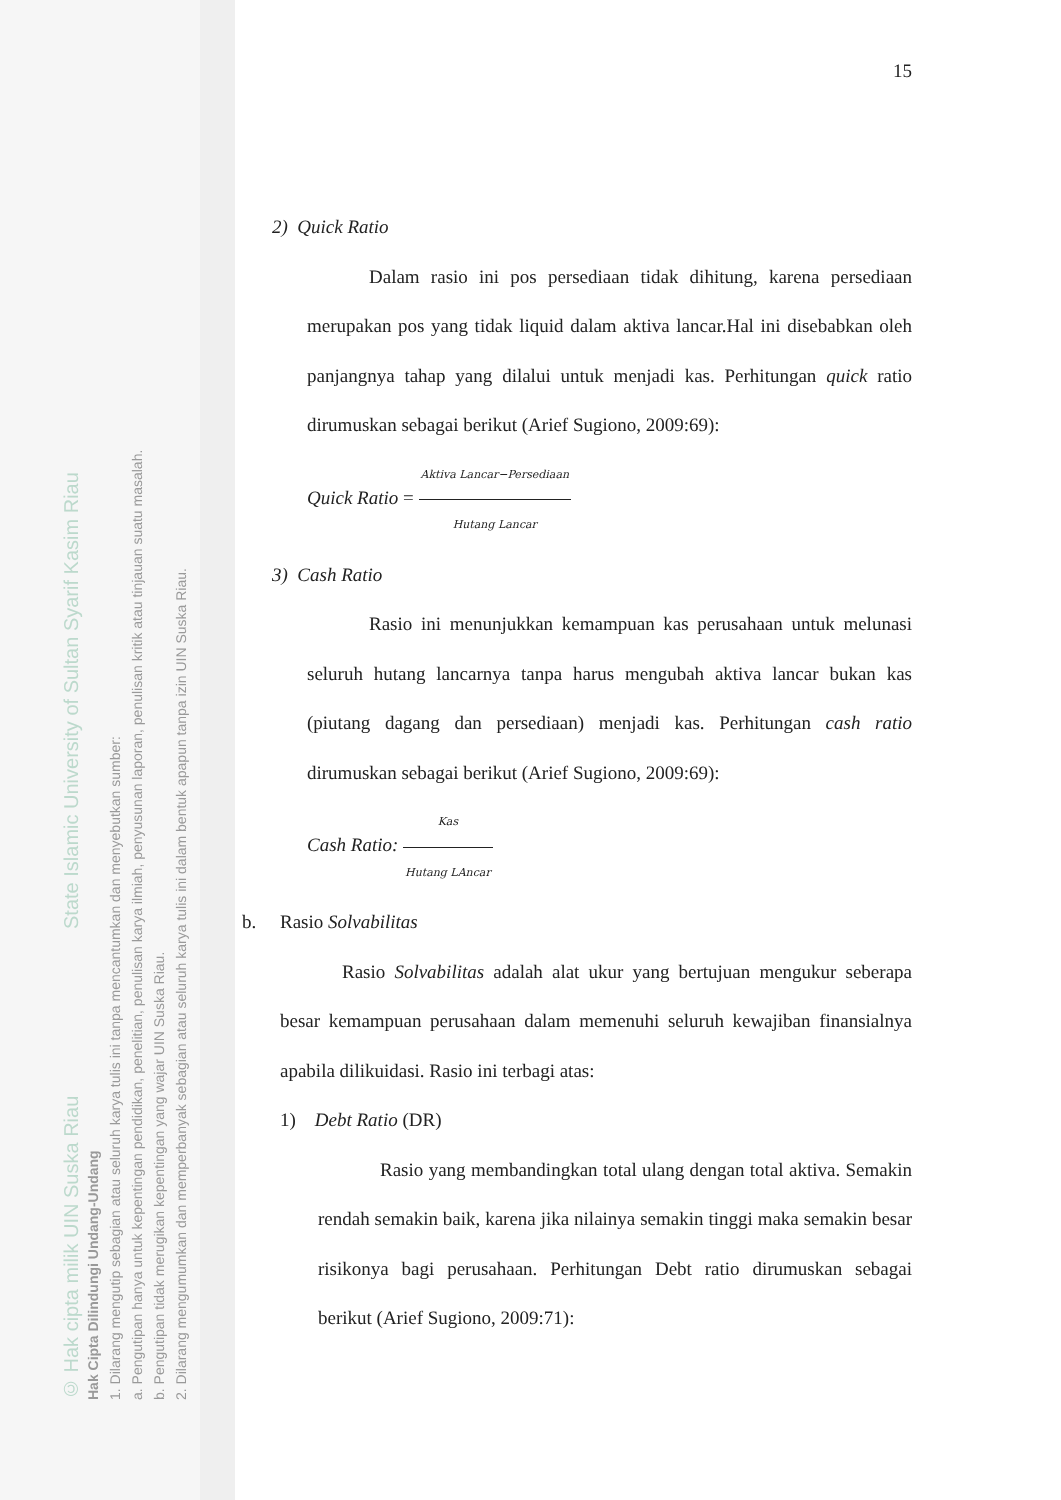© Hak cipta milik UIN Suska Riau State Islamic University of Sultan Syarif Kasim Riau
Hak Cipta Dilindungi Undang-Undang
1. Dilarang mengutip sebagian atau seluruh karya tulis ini tanpa mencantumkan dan menyebutkan sumber:
a. Pengutipan hanya untuk kepentingan pendidikan, penelitian, penulisan karya ilmiah, penyusunan laporan, penulisan kritik atau tinjauan suatu masalah.
b. Pengutipan tidak merugikan kepentingan yang wajar UIN Suska Riau.
2. Dilarang mengumumkan dan memperbanyak sebagian atau seluruh karya tulis ini dalam bentuk apapun tanpa izin UIN Suska Riau.
15
2) Quick Ratio
Dalam rasio ini pos persediaan tidak dihitung, karena persediaan merupakan pos yang tidak liquid dalam aktiva lancar.Hal ini disebabkan oleh panjangnya tahap yang dilalui untuk menjadi kas. Perhitungan quick ratio dirumuskan sebagai berikut (Arief Sugiono, 2009:69):
Quick Ratio = Aktiva Lancar−Persediaan Hutang Lancar
3) Cash Ratio
Rasio ini menunjukkan kemampuan kas perusahaan untuk melunasi seluruh hutang lancarnya tanpa harus mengubah aktiva lancar bukan kas (piutang dagang dan persediaan) menjadi kas. Perhitungan cash ratio dirumuskan sebagai berikut (Arief Sugiono, 2009:69):
Cash Ratio: Kas Hutang LAncar
b. Rasio Solvabilitas
Rasio Solvabilitas adalah alat ukur yang bertujuan mengukur seberapa besar kemampuan perusahaan dalam memenuhi seluruh kewajiban finansialnya apabila dilikuidasi. Rasio ini terbagi atas:
1) Debt Ratio (DR)
Rasio yang membandingkan total ulang dengan total aktiva. Semakin rendah semakin baik, karena jika nilainya semakin tinggi maka semakin besar risikonya bagi perusahaan. Perhitungan Debt ratio dirumuskan sebagai berikut (Arief Sugiono, 2009:71):